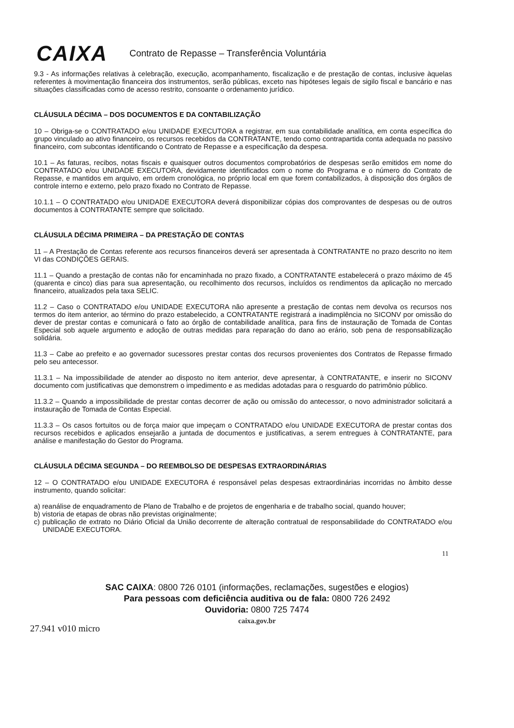CAIXA Contrato de Repasse – Transferência Voluntária
9.3 - As informações relativas à celebração, execução, acompanhamento, fiscalização e de prestação de contas, inclusive àquelas referentes à movimentação financeira dos instrumentos, serão públicas, exceto nas hipóteses legais de sigilo fiscal e bancário e nas situações classificadas como de acesso restrito, consoante o ordenamento jurídico.
CLÁUSULA DÉCIMA – DOS DOCUMENTOS E DA CONTABILIZAÇÃO
10 – Obriga-se o CONTRATADO e/ou UNIDADE EXECUTORA a registrar, em sua contabilidade analítica, em conta específica do grupo vinculado ao ativo financeiro, os recursos recebidos da CONTRATANTE, tendo como contrapartida conta adequada no passivo financeiro, com subcontas identificando o Contrato de Repasse e a especificação da despesa.
10.1 – As faturas, recibos, notas fiscais e quaisquer outros documentos comprobatórios de despesas serão emitidos em nome do CONTRATADO e/ou UNIDADE EXECUTORA, devidamente identificados com o nome do Programa e o número do Contrato de Repasse, e mantidos em arquivo, em ordem cronológica, no próprio local em que forem contabilizados, à disposição dos órgãos de controle interno e externo, pelo prazo fixado no Contrato de Repasse.
10.1.1 – O CONTRATADO e/ou UNIDADE EXECUTORA deverá disponibilizar cópias dos comprovantes de despesas ou de outros documentos à CONTRATANTE sempre que solicitado.
CLÁUSULA DÉCIMA PRIMEIRA – DA PRESTAÇÃO DE CONTAS
11 – A Prestação de Contas referente aos recursos financeiros deverá ser apresentada à CONTRATANTE no prazo descrito no item VI das CONDIÇÕES GERAIS.
11.1 – Quando a prestação de contas não for encaminhada no prazo fixado, a CONTRATANTE estabelecerá o prazo máximo de 45 (quarenta e cinco) dias para sua apresentação, ou recolhimento dos recursos, incluídos os rendimentos da aplicação no mercado financeiro, atualizados pela taxa SELIC.
11.2 – Caso o CONTRATADO e/ou UNIDADE EXECUTORA não apresente a prestação de contas nem devolva os recursos nos termos do item anterior, ao término do prazo estabelecido, a CONTRATANTE registrará a inadimplência no SICONV por omissão do dever de prestar contas e comunicará o fato ao órgão de contabilidade analítica, para fins de instauração de Tomada de Contas Especial sob aquele argumento e adoção de outras medidas para reparação do dano ao erário, sob pena de responsabilização solidária.
11.3 – Cabe ao prefeito e ao governador sucessores prestar contas dos recursos provenientes dos Contratos de Repasse firmado pelo seu antecessor.
11.3.1 – Na impossibilidade de atender ao disposto no item anterior, deve apresentar, à CONTRATANTE, e inserir no SICONV documento com justificativas que demonstrem o impedimento e as medidas adotadas para o resguardo do patrimônio público.
11.3.2 – Quando a impossibilidade de prestar contas decorrer de ação ou omissão do antecessor, o novo administrador solicitará a instauração de Tomada de Contas Especial.
11.3.3 – Os casos fortuitos ou de força maior que impeçam o CONTRATADO e/ou UNIDADE EXECUTORA de prestar contas dos recursos recebidos e aplicados ensejarão a juntada de documentos e justificativas, a serem entregues à CONTRATANTE, para análise e manifestação do Gestor do Programa.
CLÁUSULA DÉCIMA SEGUNDA – DO REEMBOLSO DE DESPESAS EXTRAORDINÁRIAS
12 – O CONTRATADO e/ou UNIDADE EXECUTORA é responsável pelas despesas extraordinárias incorridas no âmbito desse instrumento, quando solicitar:
a) reanálise de enquadramento de Plano de Trabalho e de projetos de engenharia e de trabalho social, quando houver;
b) vistoria de etapas de obras não previstas originalmente;
c) publicação de extrato no Diário Oficial da União decorrente de alteração contratual de responsabilidade do CONTRATADO e/ou UNIDADE EXECUTORA.
11
SAC CAIXA: 0800 726 0101 (informações, reclamações, sugestões e elogios)
Para pessoas com deficiência auditiva ou de fala: 0800 726 2492
Ouvidoria: 0800 725 7474
caixa.gov.br
27.941 v010 micro